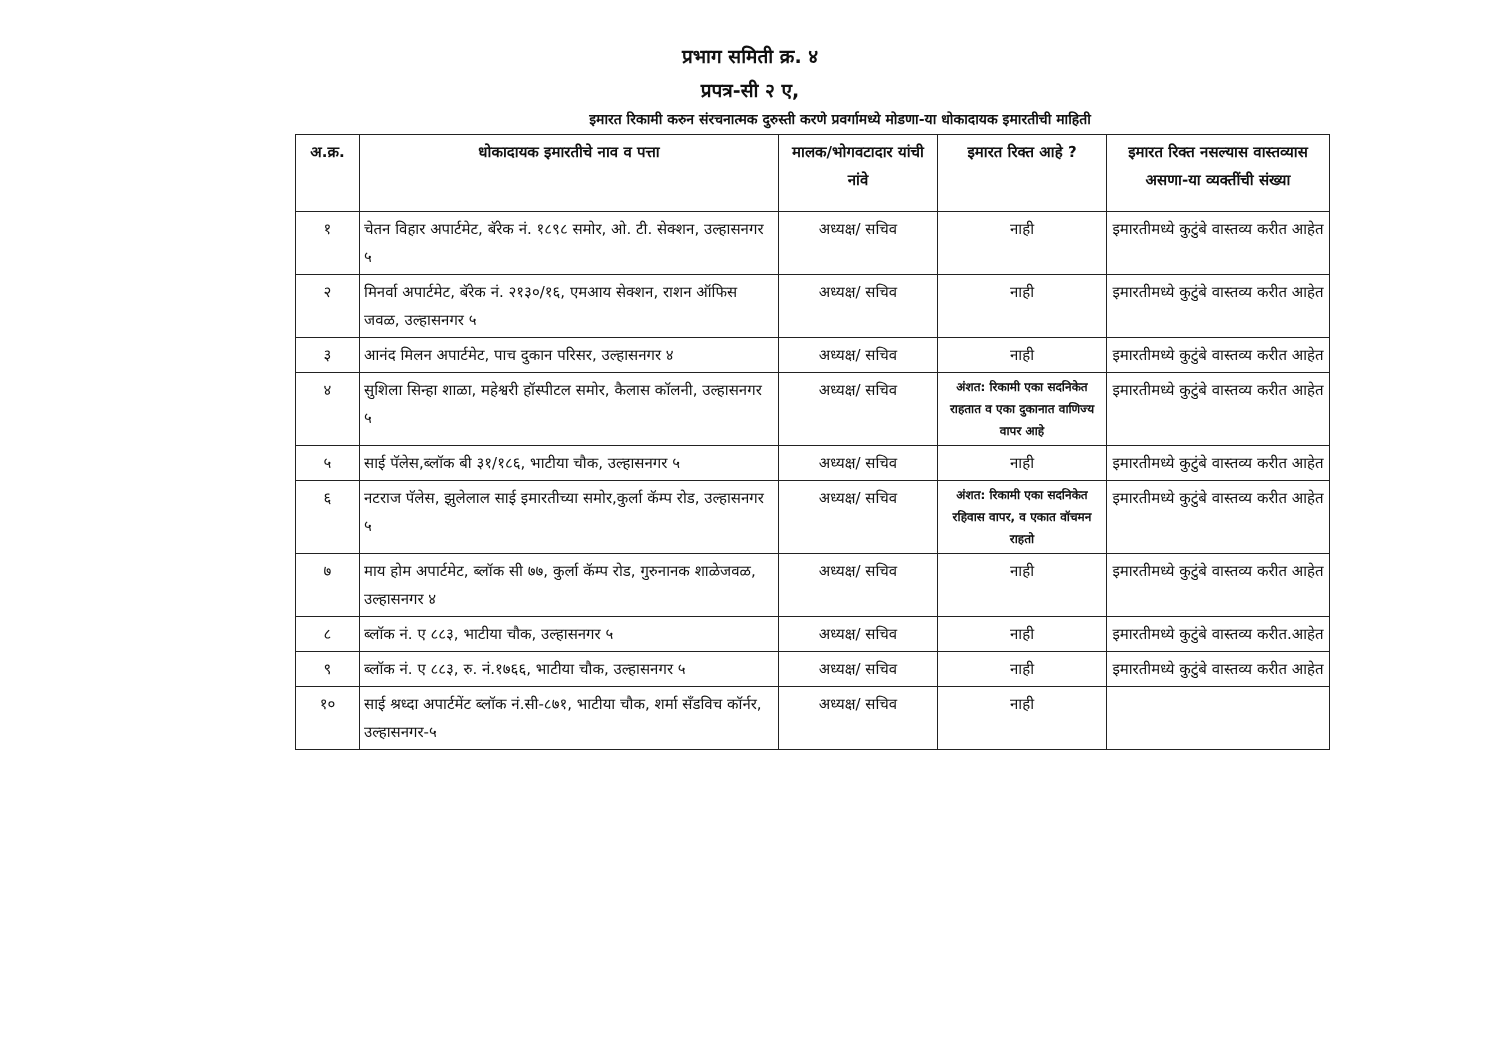प्रभाग समिती क्र. ४
प्रपत्र-सी २ ए,
इमारत रिकामी करुन संरचनात्मक दुरुस्ती करणे प्रवर्गामध्ये मोडणा-या धोकादायक इमारतीची माहिती
| अ.क्र. | धोकादायक इमारतीचे नाव व पत्ता | मालक/भोगवटादार यांची नांवे | इमारत रिक्त आहे ? | इमारत रिक्त नसल्यास वास्तव्यास असणा-या व्यक्तींची संख्या |
| --- | --- | --- | --- | --- |
| १ | चेतन विहार अपार्टमेट, बॅरेक नं. १८९८ समोर, ओ. टी. सेक्शन, उल्हासनगर ५ | अध्यक्ष/ सचिव | नाही | इमारतीमध्ये कुटुंबे वास्तव्य करीत आहेत |
| २ | मिनर्वा अपार्टमेट, बॅरेक नं. २१३०/१६, एमआय सेक्शन, राशन ऑफिस जवळ, उल्हासनगर ५ | अध्यक्ष/ सचिव | नाही | इमारतीमध्ये कुटुंबे वास्तव्य करीत आहेत |
| ३ | आनंद मिलन अपार्टमेट, पाच दुकान परिसर, उल्हासनगर ४ | अध्यक्ष/ सचिव | नाही | इमारतीमध्ये कुटुंबे वास्तव्य करीत आहेत |
| ४ | सुशिला सिन्हा शाळा, महेश्वरी हॉस्पीटल समोर, कैलास कॉलनी, उल्हासनगर ५ | अध्यक्ष/ सचिव | अंशत: रिकामी एका सदनिकेत राहतात व एका दुकानात वाणिज्य वापर आहे | इमारतीमध्ये कुटुंबे वास्तव्य करीत आहेत |
| ५ | साई पॅलेस,ब्लॉक बी ३१/१८६, भाटीया चौक, उल्हासनगर ५ | अध्यक्ष/ सचिव | नाही | इमारतीमध्ये कुटुंबे वास्तव्य करीत आहेत |
| ६ | नटराज पॅलेस, झुलेलाल साई इमारतीच्या समोर,कुर्ला कॅम्प रोड, उल्हासनगर ५ | अध्यक्ष/ सचिव | अंशत: रिकामी एका सदनिकेत रहिवास वापर, व एकात वॉचमन राहतो | इमारतीमध्ये कुटुंबे वास्तव्य करीत आहेत |
| ७ | माय होम अपार्टमेट, ब्लॉक सी ७७, कुर्ला कॅम्प रोड, गुरुनानक शाळेजवळ, उल्हासनगर ४ | अध्यक्ष/ सचिव | नाही | इमारतीमध्ये कुटुंबे वास्तव्य करीत आहेत |
| ८ | ब्लॉक नं. ए ८८३, भाटीया चौक, उल्हासनगर ५ | अध्यक्ष/ सचिव | नाही | इमारतीमध्ये कुटुंबे वास्तव्य करीत.आहेत |
| ९ | ब्लॉक नं. ए ८८३, रु. नं.१७६६, भाटीया चौक, उल्हासनगर ५ | अध्यक्ष/ सचिव | नाही | इमारतीमध्ये कुटुंबे वास्तव्य करीत आहेत |
| १० | साई श्रध्दा अपार्टमेंट ब्लॉक नं.सी-८७१, भाटीया चौक, शर्मा सँडविच कॉर्नर, उल्हासनगर-५ | अध्यक्ष/ सचिव | नाही | |